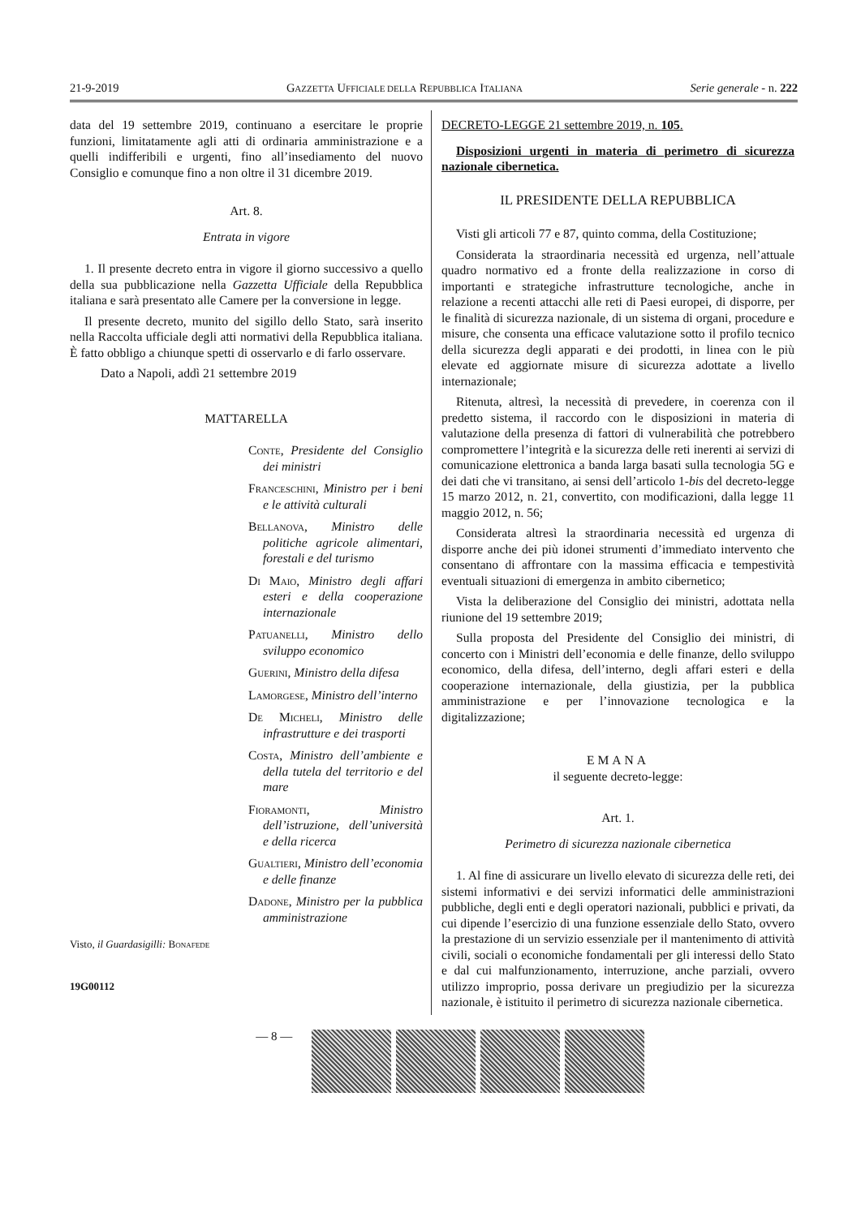21-9-2019 GAZZETTA UFFICIALE DELLA REPUBBLICA ITALIANA Serie generale - n. 222
data del 19 settembre 2019, continuano a esercitare le proprie funzioni, limitatamente agli atti di ordinaria amministrazione e a quelli indifferibili e urgenti, fino all’insediamento del nuovo Consiglio e comunque fino a non oltre il 31 dicembre 2019.
Art. 8.
Entrata in vigore
1. Il presente decreto entra in vigore il giorno successivo a quello della sua pubblicazione nella Gazzetta Ufficiale della Repubblica italiana e sarà presentato alle Camere per la conversione in legge.
Il presente decreto, munito del sigillo dello Stato, sarà inserito nella Raccolta ufficiale degli atti normativi della Repubblica italiana. È fatto obbligo a chiunque spetti di osservarlo e di farlo osservare.
Dato a Napoli, addì 21 settembre 2019
MATTARELLA
Conte, Presidente del Consiglio dei ministri
Franceschini, Ministro per i beni e le attività culturali
Bellanova, Ministro delle politiche agricole alimentari, forestali e del turismo
Di Maio, Ministro degli affari esteri e della cooperazione internazionale
Patuanelli, Ministro dello sviluppo economico
Guerini, Ministro della difesa
Lamorgese, Ministro dell’interno
De Micheli, Ministro delle infrastrutture e dei trasporti
Costa, Ministro dell’ambiente e della tutela del territorio e del mare
Fioramonti, Ministro dell’istruzione, dell’università e della ricerca
Gualtieri, Ministro dell’economia e delle finanze
Dadone, Ministro per la pubblica amministrazione
Visto, il Guardasigilli: Bonafede
19G00112
DECRETO-LEGGE 21 settembre 2019, n. 105.
Disposizioni urgenti in materia di perimetro di sicurezza nazionale cibernetica.
IL PRESIDENTE DELLA REPUBBLICA
Visti gli articoli 77 e 87, quinto comma, della Costituzione;
Considerata la straordinaria necessità ed urgenza, nell’attuale quadro normativo ed a fronte della realizzazione in corso di importanti e strategiche infrastrutture tecnologiche, anche in relazione a recenti attacchi alle reti di Paesi europei, di disporre, per le finalità di sicurezza nazionale, di un sistema di organi, procedure e misure, che consenta una efficace valutazione sotto il profilo tecnico della sicurezza degli apparati e dei prodotti, in linea con le più elevate ed aggiornate misure di sicurezza adottate a livello internazionale;
Ritenuta, altresì, la necessità di prevedere, in coerenza con il predetto sistema, il raccordo con le disposizioni in materia di valutazione della presenza di fattori di vulnerabilità che potrebbero compromettere l’integrità e la sicurezza delle reti inerenti ai servizi di comunicazione elettronica a banda larga basati sulla tecnologia 5G e dei dati che vi transitano, ai sensi dell’articolo 1-bis del decreto-legge 15 marzo 2012, n. 21, convertito, con modificazioni, dalla legge 11 maggio 2012, n. 56;
Considerata altresì la straordinaria necessità ed urgenza di disporre anche dei più idonei strumenti d’immediato intervento che consentano di affrontare con la massima efficacia e tempestività eventuali situazioni di emergenza in ambito cibernetico;
Vista la deliberazione del Consiglio dei ministri, adottata nella riunione del 19 settembre 2019;
Sulla proposta del Presidente del Consiglio dei ministri, di concerto con i Ministri dell’economia e delle finanze, dello sviluppo economico, della difesa, dell’interno, degli affari esteri e della cooperazione internazionale, della giustizia, per la pubblica amministrazione e per l’innovazione tecnologica e la digitalizzazione;
EMANA
il seguente decreto-legge:
Art. 1.
Perimetro di sicurezza nazionale cibernetica
1. Al fine di assicurare un livello elevato di sicurezza delle reti, dei sistemi informativi e dei servizi informatici delle amministrazioni pubbliche, degli enti e degli operatori nazionali, pubblici e privati, da cui dipende l’esercizio di una funzione essenziale dello Stato, ovvero la prestazione di un servizio essenziale per il mantenimento di attività civili, sociali o economiche fondamentali per gli interessi dello Stato e dal cui malfunzionamento, interruzione, anche parziali, ovvero utilizzo improprio, possa derivare un pregiudizio per la sicurezza nazionale, è istituito il perimetro di sicurezza nazionale cibernetica.
— 8 —